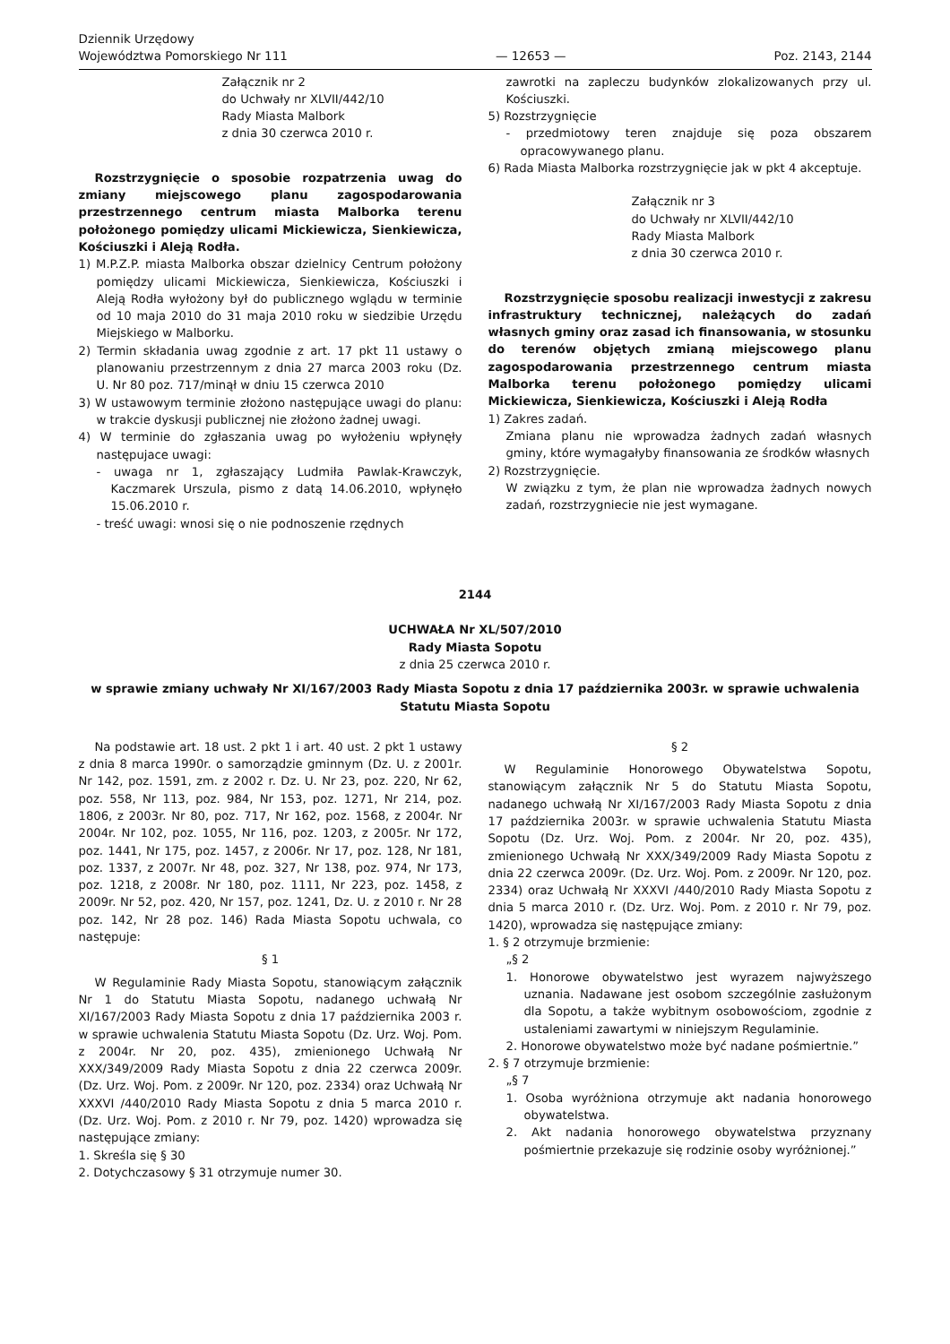Dziennik Urzędowy
Województwa Pomorskiego Nr 111
— 12653 —
Poz. 2143, 2144
Załącznik nr 2
do Uchwały nr XLVII/442/10
Rady Miasta Malbork
z dnia 30 czerwca 2010 r.
Rozstrzygnięcie o sposobie rozpatrzenia uwag do zmiany miejscowego planu zagospodarowania przestrzennego centrum miasta Malborka terenu położonego pomiędzy ulicami Mickiewicza, Sienkiewicza, Kościuszki i Aleją Rodła.
1) M.P.Z.P. miasta Malborka obszar dzielnicy Centrum położony pomiędzy ulicami Mickiewicza, Sienkiewicza, Kościuszki i Aleją Rodła wyłożony był do publicznego wglądu w terminie od 10 maja 2010 do 31 maja 2010 roku w siedzibie Urzędu Miejskiego w Malborku.
2) Termin składania uwag zgodnie z art. 17 pkt 11 ustawy o planowaniu przestrzennym z dnia 27 marca 2003 roku (Dz. U. Nr 80 poz. 717/minął w dniu 15 czerwca 2010
3) W ustawowym terminie złożono następujące uwagi do planu: w trakcie dyskusji publicznej nie złożono żadnej uwagi.
4) W terminie do zgłaszania uwag po wyłożeniu wpłynęły następujace uwagi:
- uwaga nr 1, zgłaszający Ludmiła Pawlak-Krawczyk, Kaczmarek Urszula, pismo z datą 14.06.2010, wpłynęło 15.06.2010 r.
- treść uwagi: wnosi się o nie podnoszenie rzędnych
zawrotki na zapleczu budynków zlokalizowanych przy ul. Kościuszki.
5) Rozstrzygnięcie
- przedmiotowy teren znajduje się poza obszarem opracowywanego planu.
6) Rada Miasta Malborka rozstrzygnięcie jak w pkt 4 akceptuje.
Załącznik nr 3
do Uchwały nr XLVII/442/10
Rady Miasta Malbork
z dnia 30 czerwca 2010 r.
Rozstrzygnięcie sposobu realizacji inwestycji z zakresu infrastruktury technicznej, należących do zadań własnych gminy oraz zasad ich finansowania, w stosunku do terenów objętych zmianą miejscowego planu zagospodarowania przestrzennego centrum miasta Malborka terenu położonego pomiędzy ulicami Mickiewicza, Sienkiewicza, Kościuszki i Aleją Rodła
1) Zakres zadań.
Zmiana planu nie wprowadza żadnych zadań własnych gminy, które wymagałyby finansowania ze środków własnych
2) Rozstrzygnięcie.
W związku z tym, że plan nie wprowadza żadnych nowych zadań, rozstrzygniecie nie jest wymagane.
2144
UCHWAŁA Nr XL/507/2010
Rady Miasta Sopotu
z dnia 25 czerwca 2010 r.
w sprawie zmiany uchwały Nr XI/167/2003 Rady Miasta Sopotu z dnia 17 października 2003r. w sprawie uchwalenia Statutu Miasta Sopotu
Na podstawie art. 18 ust. 2 pkt 1 i art. 40 ust. 2 pkt 1 ustawy z dnia 8 marca 1990r. o samorządzie gminnym (Dz. U. z 2001r. Nr 142, poz. 1591, zm. z 2002 r. Dz. U. Nr 23, poz. 220, Nr 62, poz. 558, Nr 113, poz. 984, Nr 153, poz. 1271, Nr 214, poz. 1806, z 2003r. Nr 80, poz. 717, Nr 162, poz. 1568, z 2004r. Nr 2004r. Nr 102, poz. 1055, Nr 116, poz. 1203, z 2005r. Nr 172, poz. 1441, Nr 175, poz. 1457, z 2006r. Nr 17, poz. 128, Nr 181, poz. 1337, z 2007r. Nr 48, poz. 327, Nr 138, poz. 974, Nr 173, poz. 1218, z 2008r. Nr 180, poz. 1111, Nr 223, poz. 1458, z 2009r. Nr 52, poz. 420, Nr 157, poz. 1241, Dz. U. z 2010 r. Nr 28 poz. 142, Nr 28 poz. 146) Rada Miasta Sopotu uchwala, co następuje:
§ 1
W Regulaminie Rady Miasta Sopotu, stanowiącym załącznik Nr 1 do Statutu Miasta Sopotu, nadanego uchwałą Nr XI/167/2003 Rady Miasta Sopotu z dnia 17 października 2003 r. w sprawie uchwalenia Statutu Miasta Sopotu (Dz. Urz. Woj. Pom. z 2004r. Nr 20, poz. 435), zmienionego Uchwałą Nr XXX/349/2009 Rady Miasta Sopotu z dnia 22 czerwca 2009r. (Dz. Urz. Woj. Pom. z 2009r. Nr 120, poz. 2334) oraz Uchwałą Nr XXXVI /440/2010 Rady Miasta Sopotu z dnia 5 marca 2010 r. (Dz. Urz. Woj. Pom. z 2010 r. Nr 79, poz. 1420) wprowadza się następujące zmiany:
1. Skreśla się § 30
2. Dotychczasowy § 31 otrzymuje numer 30.
§ 2
W Regulaminie Honorowego Obywatelstwa Sopotu, stanowiącym załącznik Nr 5 do Statutu Miasta Sopotu, nadanego uchwałą Nr XI/167/2003 Rady Miasta Sopotu z dnia 17 października 2003r. w sprawie uchwalenia Statutu Miasta Sopotu (Dz. Urz. Woj. Pom. z 2004r. Nr 20, poz. 435), zmienionego Uchwałą Nr XXX/349/2009 Rady Miasta Sopotu z dnia 22 czerwca 2009r. (Dz. Urz. Woj. Pom. z 2009r. Nr 120, poz. 2334) oraz Uchwałą Nr XXXVI /440/2010 Rady Miasta Sopotu z dnia 5 marca 2010 r. (Dz. Urz. Woj. Pom. z 2010 r. Nr 79, poz. 1420), wprowadza się następujące zmiany:
1. § 2 otrzymuje brzmienie:
„§ 2
1. Honorowe obywatelstwo jest wyrazem najwyższego uznania. Nadawane jest osobom szczególnie zasłużonym dla Sopotu, a także wybitnym osobowościom, zgodnie z ustaleniami zawartymi w niniejszym Regulaminie.
2. Honorowe obywatelstwo może być nadane pośmiertnie.”
2. § 7 otrzymuje brzmienie:
„§ 7
1. Osoba wyróżniona otrzymuje akt nadania honorowego obywatelstwa.
2. Akt nadania honorowego obywatelstwa przyznany pośmiertnie przekazuje się rodzinie osoby wyróżnionej.”